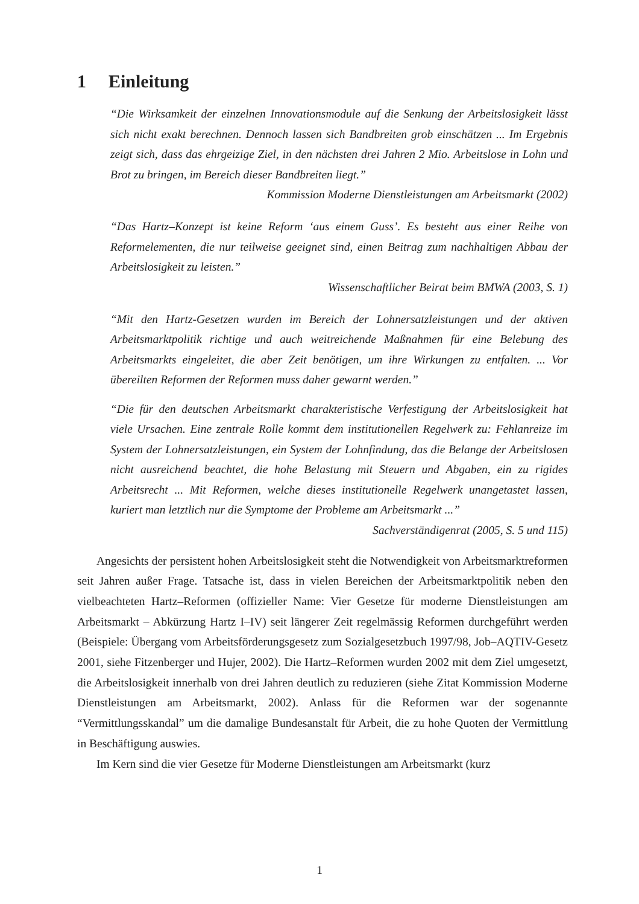1 Einleitung
“Die Wirksamkeit der einzelnen Innovationsmodule auf die Senkung der Arbeitslosigkeit lässt sich nicht exakt berechnen. Dennoch lassen sich Bandbreiten grob einschätzen ... Im Ergebnis zeigt sich, dass das ehrgeizige Ziel, in den nächsten drei Jahren 2 Mio. Arbeitslose in Lohn und Brot zu bringen, im Bereich dieser Bandbreiten liegt.”
Kommission Moderne Dienstleistungen am Arbeitsmarkt (2002)
“Das Hartz–Konzept ist keine Reform ‘aus einem Guss’. Es besteht aus einer Reihe von Reformelementen, die nur teilweise geeignet sind, einen Beitrag zum nachhaltigen Abbau der Arbeitslosigkeit zu leisten.”
Wissenschaftlicher Beirat beim BMWA (2003, S. 1)
“Mit den Hartz-Gesetzen wurden im Bereich der Lohnersatzleistungen und der aktiven Arbeitsmarktpolitik richtige und auch weitreichende Maßnahmen für eine Belebung des Arbeitsmarkts eingeleitet, die aber Zeit benötigen, um ihre Wirkungen zu entfalten. ... Vor übereilten Reformen der Reformen muss daher gewarnt werden.”
“Die für den deutschen Arbeitsmarkt charakteristische Verfestigung der Arbeitslosigkeit hat viele Ursachen. Eine zentrale Rolle kommt dem institutionellen Regelwerk zu: Fehlanreize im System der Lohnersatzleistungen, ein System der Lohnfindung, das die Belange der Arbeitslosen nicht ausreichend beachtet, die hohe Belastung mit Steuern und Abgaben, ein zu rigides Arbeitsrecht ... Mit Reformen, welche dieses institutionelle Regelwerk unangetastet lassen, kuriert man letztlich nur die Symptome der Probleme am Arbeitsmarkt ...”
Sachverständigenrat (2005, S. 5 und 115)
Angesichts der persistent hohen Arbeitslosigkeit steht die Notwendigkeit von Arbeitsmarktreformen seit Jahren außer Frage. Tatsache ist, dass in vielen Bereichen der Arbeitsmarktpolitik neben den vielbeachteten Hartz–Reformen (offizieller Name: Vier Gesetze für moderne Dienstleistungen am Arbeitsmarkt – Abkürzung Hartz I–IV) seit längerer Zeit regelmässig Reformen durchgeführt werden (Beispiele: Übergang vom Arbeitsförderungsgesetz zum Sozialgesetzbuch 1997/98, Job–AQTIV-Gesetz 2001, siehe Fitzenberger und Hujer, 2002). Die Hartz–Reformen wurden 2002 mit dem Ziel umgesetzt, die Arbeitslosigkeit innerhalb von drei Jahren deutlich zu reduzieren (siehe Zitat Kommission Moderne Dienstleistungen am Arbeitsmarkt, 2002). Anlass für die Reformen war der sogenannte “Vermittlungsskandal” um die damalige Bundesanstalt für Arbeit, die zu hohe Quoten der Vermittlung in Beschäftigung auswies.
Im Kern sind die vier Gesetze für Moderne Dienstleistungen am Arbeitsmarkt (kurz
1